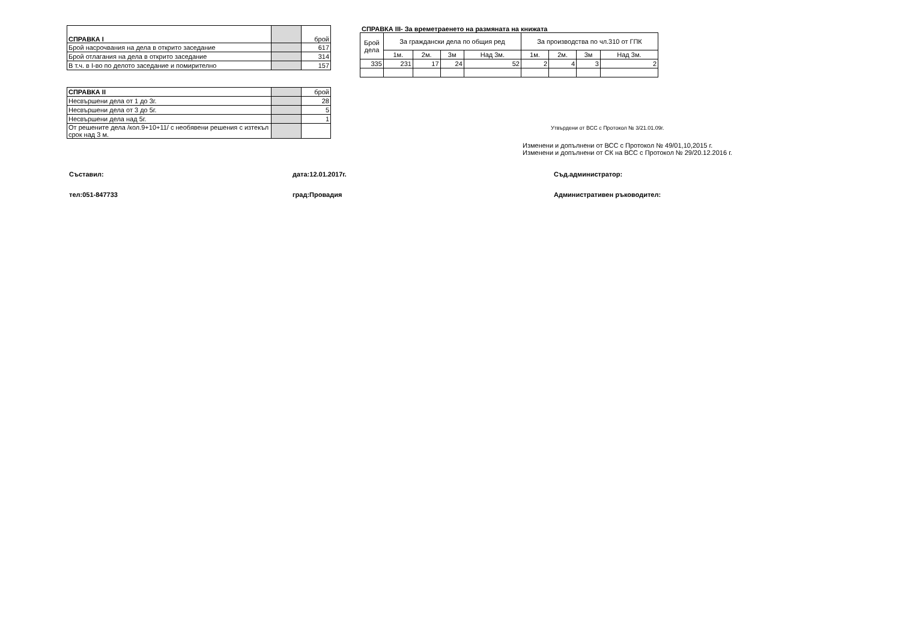| СПРАВКА I | | брой |
| Брой насрочвания на дела в открито заседание | | 617 |
| Брой отлагания на дела в открито заседание | | 314 |
| В т.ч. в I-во по делото заседание и помирително | | 157 |
| СПРАВКА II | | брой |
| Несвършени дела от 1 до 3г. | | 28 |
| Несвършени дела от 3 до 5г. | | 5 |
| Несвършени дела над 5г. | | 1 |
| От решените дела /кол.9+10+11/ с необявени решения с изтекъл срок над 3 м. | | |
СПРАВКА III- За времетраенето на размяната на книжата
| Брой дела | За граждански дела по общия ред | | | | За производства по чл.310 от ГПК | | | |
| | 1м. | 2м. | 3м | Над 3м. | 1м. | 2м. | 3м | Над 3м. |
| 335 | 231 | 17 | 24 | 52 | 2 | 4 | 3 | 2 |
Утвърдени от ВСС с Протокол № 3/21.01.09г.
Изменени и допълнени от ВСС с Протокол № 49/01,10,2015 г.
Изменени и допълнени от СК на ВСС с Протокол № 29/20.12.2016 г.
Съставил: дата:12.01.2017г. Съд.администратор:
тел:051-847733 град:Провадия Административен ръководител: